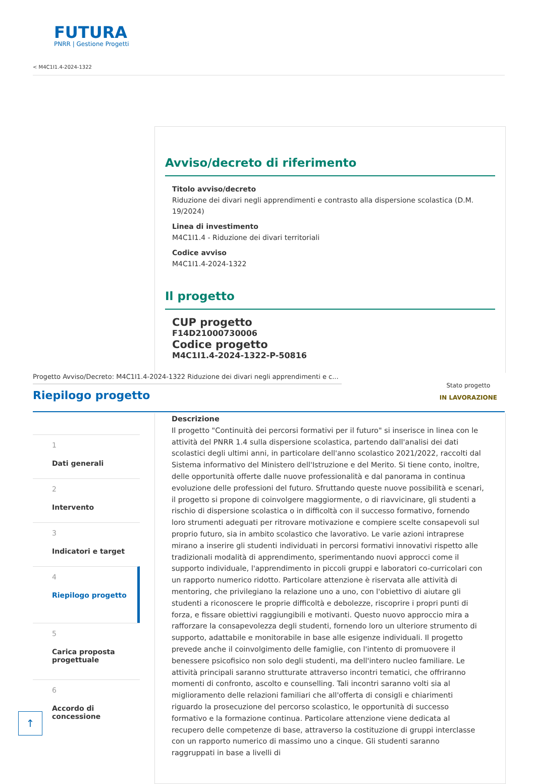FUTURA
PNRR | Gestione Progetti
< M4C1I1.4-2024-1322
Avviso/decreto di riferimento
Titolo avviso/decreto
Riduzione dei divari negli apprendimenti e contrasto alla dispersione scolastica (D.M. 19/2024)
Linea di investimento
M4C1I1.4 - Riduzione dei divari territoriali
Codice avviso
M4C1I1.4-2024-1322
Il progetto
CUP progetto
F14D21000730006
Codice progetto
M4C1I1.4-2024-1322-P-50816
Progetto Avviso/Decreto: M4C1I1.4-2024-1322 Riduzione dei divari negli apprendimenti e c...
Riepilogo progetto
Stato progetto
IN LAVORAZIONE
1
Dati generali
2
Intervento
3
Indicatori e target
4
Riepilogo progetto
5
Carica proposta progettuale
6
Accordo di concessione
Descrizione
Il progetto "Continuità dei percorsi formativi per il futuro" si inserisce in linea con le attività del PNRR 1.4 sulla dispersione scolastica, partendo dall'analisi dei dati scolastici degli ultimi anni, in particolare dell'anno scolastico 2021/2022, raccolti dal Sistema informativo del Ministero dell'Istruzione e del Merito. Si tiene conto, inoltre, delle opportunità offerte dalle nuove professionalità e dal panorama in continua evoluzione delle professioni del futuro. Sfruttando queste nuove possibilità e scenari, il progetto si propone di coinvolgere maggiormente, o di riavvicinare, gli studenti a rischio di dispersione scolastica o in difficoltà con il successo formativo, fornendo loro strumenti adeguati per ritrovare motivazione e compiere scelte consapevoli sul proprio futuro, sia in ambito scolastico che lavorativo. Le varie azioni intraprese mirano a inserire gli studenti individuati in percorsi formativi innovativi rispetto alle tradizionali modalità di apprendimento, sperimentando nuovi approcci come il supporto individuale, l'apprendimento in piccoli gruppi e laboratori co-curricolari con un rapporto numerico ridotto. Particolare attenzione è riservata alle attività di mentoring, che privilegiano la relazione uno a uno, con l'obiettivo di aiutare gli studenti a riconoscere le proprie difficoltà e debolezze, riscoprire i propri punti di forza, e fissare obiettivi raggiungibili e motivanti. Questo nuovo approccio mira a rafforzare la consapevolezza degli studenti, fornendo loro un ulteriore strumento di supporto, adattabile e monitorabile in base alle esigenze individuali. Il progetto prevede anche il coinvolgimento delle famiglie, con l'intento di promuovere il benessere psicofisico non solo degli studenti, ma dell'intero nucleo familiare. Le attività principali saranno strutturate attraverso incontri tematici, che offriranno momenti di confronto, ascolto e counselling. Tali incontri saranno volti sia al miglioramento delle relazioni familiari che all'offerta di consigli e chiarimenti riguardo la prosecuzione del percorso scolastico, le opportunità di successo formativo e la formazione continua. Particolare attenzione viene dedicata al recupero delle competenze di base, attraverso la costituzione di gruppi interclasse con un rapporto numerico di massimo uno a cinque. Gli studenti saranno raggruppati in base a livelli di
↑